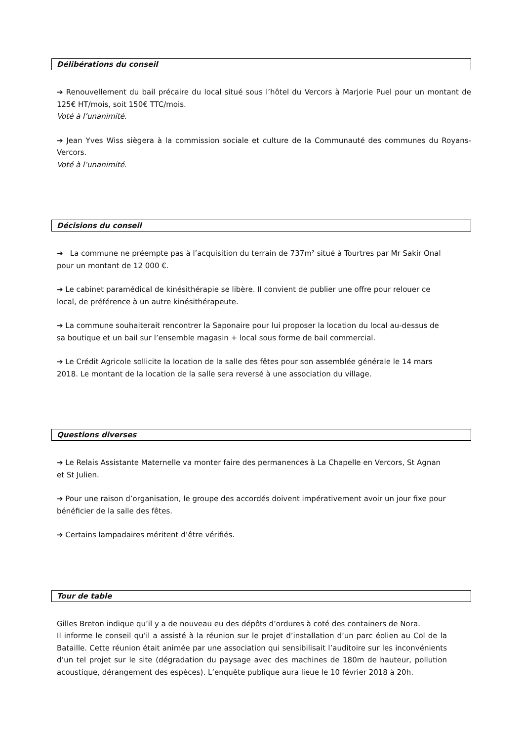Délibérations du conseil
➔ Renouvellement du bail précaire du local situé sous l’hôtel du Vercors à Marjorie Puel pour un montant de 125€ HT/mois, soit 150€ TTC/mois.
Voté à l’unanimité.
➔ Jean Yves Wiss siègera à la commission sociale et culture de la Communauté des communes du Royans-Vercors.
Voté à l’unanimité.
Décisions du conseil
➔ La commune ne préempte pas à l’acquisition du terrain de 737m² situé à Tourtres par Mr Sakir Onal pour un montant de 12 000 €.
➔ Le cabinet paramédical de kinésithérapie se libère. Il convient de publier une offre pour relouer ce local, de préférence à un autre kinésithérapeute.
➔ La commune souhaiterait rencontrer la Saponaire pour lui proposer la location du local au-dessus de sa boutique et un bail sur l’ensemble magasin + local sous forme de bail commercial.
➔ Le Crédit Agricole sollicite la location de la salle des fêtes pour son assemblée générale le 14 mars 2018. Le montant de la location de la salle sera reversé à une association du village.
Questions diverses
➔ Le Relais Assistante Maternelle va monter faire des permanences à La Chapelle en Vercors, St Agnan et St Julien.
➔ Pour une raison d’organisation, le groupe des accordés doivent impérativement avoir un jour fixe pour bénéficier de la salle des fêtes.
➔ Certains lampadaires méritent d’être vérifiés.
Tour de table
Gilles Breton indique qu’il y a de nouveau eu des dépôts d’ordures à coté des containers de Nora.
Il informe le conseil qu’il a assisté à la réunion sur le projet d’installation d’un parc éolien au Col de la Bataille. Cette réunion était animée par une association qui sensibilisait l’auditoire sur les inconvénients d’un tel projet sur le site (dégradation du paysage avec des machines de 180m de hauteur, pollution acoustique, dérangement des espèces). L’enquête publique aura lieue le 10 février 2018 à 20h.